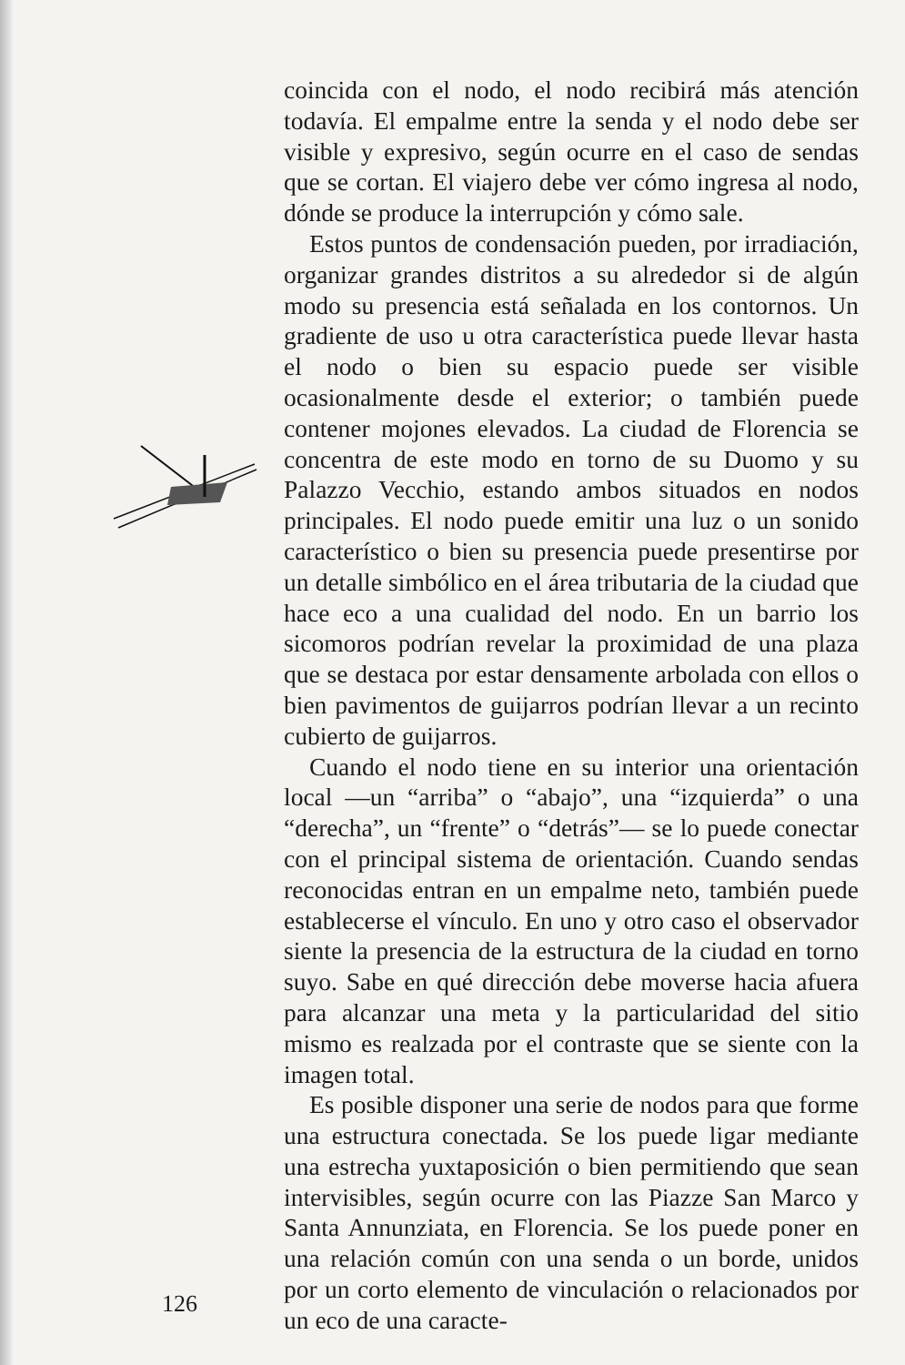coincida con el nodo, el nodo recibirá más atención todavía. El empalme entre la senda y el nodo debe ser visible y expresivo, según ocurre en el caso de sendas que se cortan. El viajero debe ver cómo ingresa al nodo, dónde se produce la interrupción y cómo sale.
Estos puntos de condensación pueden, por irradiación, organizar grandes distritos a su alrededor si de algún modo su presencia está señalada en los contornos. Un gradiente de uso u otra característica puede llevar hasta el nodo o bien su espacio puede ser visible ocasionalmente desde el exterior; o también puede contener mojones elevados. La ciudad de Florencia se concentra de este modo en torno de su Duomo y su Palazzo Vecchio, estando ambos situados en nodos principales. El nodo puede emitir una luz o un sonido característico o bien su presencia puede presentirse por un detalle simbólico en el área tributaria de la ciudad que hace eco a una cualidad del nodo. En un barrio los sicomoros podrían revelar la proximidad de una plaza que se destaca por estar densamente arbolada con ellos o bien pavimentos de guijarros podrían llevar a un recinto cubierto de guijarros.
Cuando el nodo tiene en su interior una orientación local —un “arriba” o “abajo”, una “izquierda” o una “derecha”, un “frente” o “detrás”— se lo puede conectar con el principal sistema de orientación. Cuando sendas reconocidas entran en un empalme neto, también puede establecerse el vínculo. En uno y otro caso el observador siente la presencia de la estructura de la ciudad en torno suyo. Sabe en qué dirección debe moverse hacia afuera para alcanzar una meta y la particularidad del sitio mismo es realzada por el contraste que se siente con la imagen total.
Es posible disponer una serie de nodos para que forme una estructura conectada. Se los puede ligar mediante una estrecha yuxtaposición o bien permitiendo que sean intervisibles, según ocurre con las Piazze San Marco y Santa Annunziata, en Florencia. Se los puede poner en una relación común con una senda o un borde, unidos por un corto elemento de vinculación o relacionados por un eco de una caracte-
126